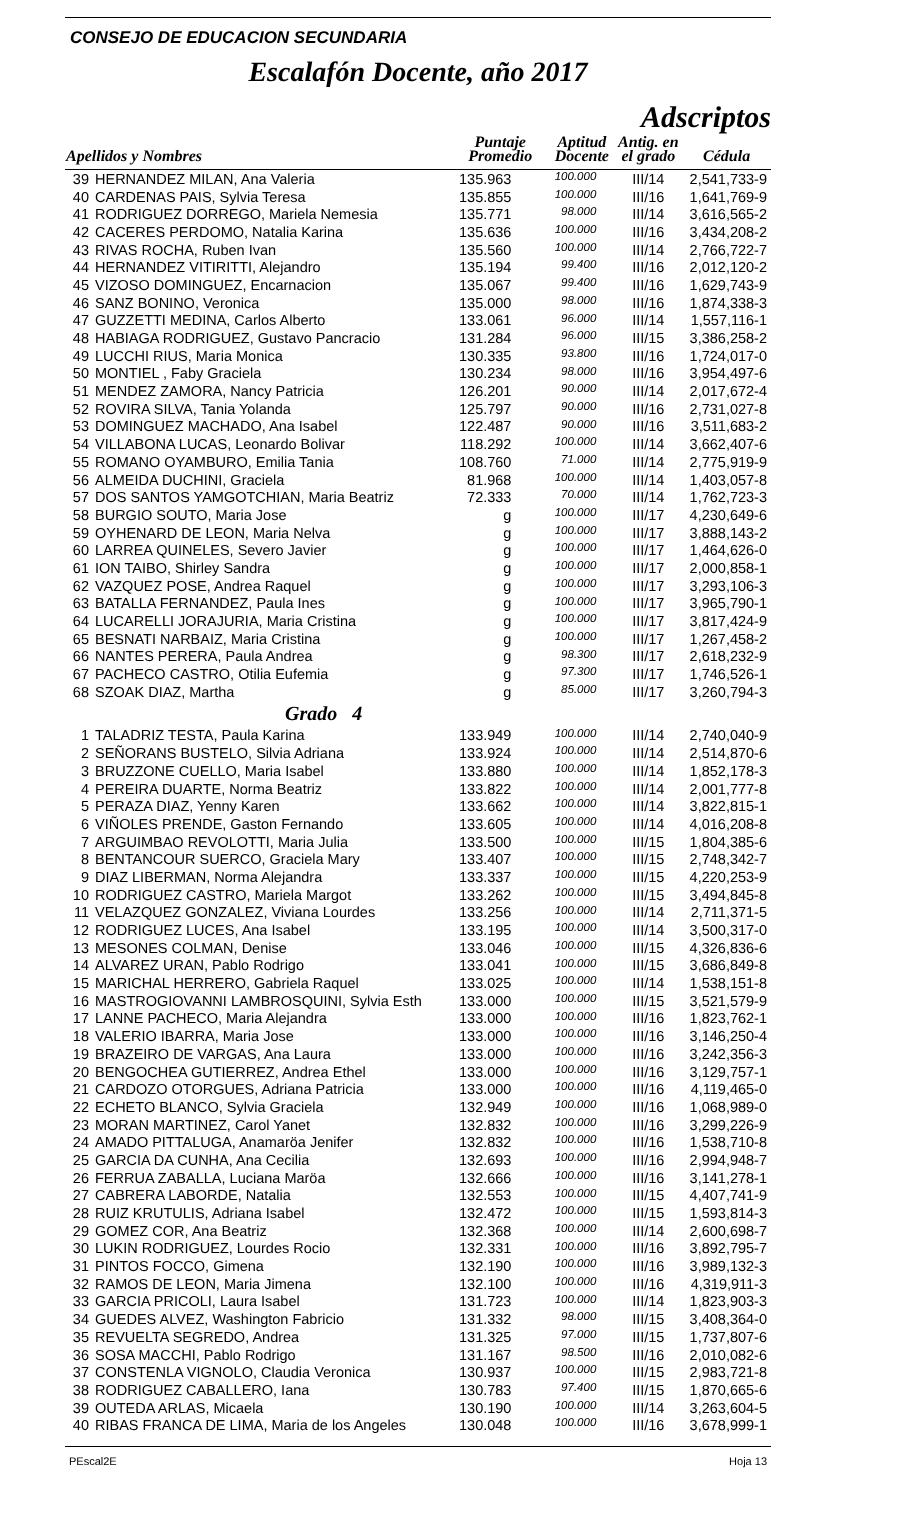CONSEJO DE EDUCACION SECUNDARIA
Escalafón Docente, año 2017
Adscriptos
| Apellidos y Nombres | | Puntaje Promedio | Aptitud Docente | Antig. en el grado | Cédula |
| --- | --- | --- | --- | --- | --- |
| 39 | HERNANDEZ MILAN, Ana Valeria | 135.963 | 100.000 | III/14 | 2,541,733-9 |
| 40 | CARDENAS PAIS, Sylvia Teresa | 135.855 | 100.000 | III/16 | 1,641,769-9 |
| 41 | RODRIGUEZ DORREGO, Mariela Nemesia | 135.771 | 98.000 | III/14 | 3,616,565-2 |
| 42 | CACERES PERDOMO, Natalia Karina | 135.636 | 100.000 | III/16 | 3,434,208-2 |
| 43 | RIVAS ROCHA, Ruben Ivan | 135.560 | 100.000 | III/14 | 2,766,722-7 |
| 44 | HERNANDEZ VITIRITTI, Alejandro | 135.194 | 99.400 | III/16 | 2,012,120-2 |
| 45 | VIZOSO DOMINGUEZ, Encarnacion | 135.067 | 99.400 | III/16 | 1,629,743-9 |
| 46 | SANZ BONINO, Veronica | 135.000 | 98.000 | III/16 | 1,874,338-3 |
| 47 | GUZZETTI MEDINA, Carlos Alberto | 133.061 | 96.000 | III/14 | 1,557,116-1 |
| 48 | HABIAGA RODRIGUEZ, Gustavo Pancracio | 131.284 | 96.000 | III/15 | 3,386,258-2 |
| 49 | LUCCHI RIUS, Maria Monica | 130.335 | 93.800 | III/16 | 1,724,017-0 |
| 50 | MONTIEL , Faby Graciela | 130.234 | 98.000 | III/16 | 3,954,497-6 |
| 51 | MENDEZ ZAMORA, Nancy Patricia | 126.201 | 90.000 | III/14 | 2,017,672-4 |
| 52 | ROVIRA SILVA, Tania Yolanda | 125.797 | 90.000 | III/16 | 2,731,027-8 |
| 53 | DOMINGUEZ MACHADO, Ana Isabel | 122.487 | 90.000 | III/16 | 3,511,683-2 |
| 54 | VILLABONA LUCAS, Leonardo Bolivar | 118.292 | 100.000 | III/14 | 3,662,407-6 |
| 55 | ROMANO OYAMBURO, Emilia Tania | 108.760 | 71.000 | III/14 | 2,775,919-9 |
| 56 | ALMEIDA DUCHINI, Graciela | 81.968 | 100.000 | III/14 | 1,403,057-8 |
| 57 | DOS SANTOS YAMGOTCHIAN, Maria Beatriz | 72.333 | 70.000 | III/14 | 1,762,723-3 |
| 58 | BURGIO SOUTO, Maria Jose | g | 100.000 | III/17 | 4,230,649-6 |
| 59 | OYHENARD DE LEON, Maria Nelva | g | 100.000 | III/17 | 3,888,143-2 |
| 60 | LARREA QUINELES, Severo Javier | g | 100.000 | III/17 | 1,464,626-0 |
| 61 | ION TAIBO, Shirley Sandra | g | 100.000 | III/17 | 2,000,858-1 |
| 62 | VAZQUEZ POSE, Andrea Raquel | g | 100.000 | III/17 | 3,293,106-3 |
| 63 | BATALLA FERNANDEZ, Paula Ines | g | 100.000 | III/17 | 3,965,790-1 |
| 64 | LUCARELLI JORAJURIA, Maria Cristina | g | 100.000 | III/17 | 3,817,424-9 |
| 65 | BESNATI NARBAIZ, Maria Cristina | g | 100.000 | III/17 | 1,267,458-2 |
| 66 | NANTES PERERA, Paula Andrea | g | 98.300 | III/17 | 2,618,232-9 |
| 67 | PACHECO CASTRO, Otilia Eufemia | g | 97.300 | III/17 | 1,746,526-1 |
| 68 | SZOAK DIAZ, Martha | g | 85.000 | III/17 | 3,260,794-3 |
| Grado 4 | | | | | |
| 1 | TALADRIZ TESTA, Paula Karina | 133.949 | 100.000 | III/14 | 2,740,040-9 |
| 2 | SEÑORANS BUSTELO, Silvia Adriana | 133.924 | 100.000 | III/14 | 2,514,870-6 |
| 3 | BRUZZONE CUELLO, Maria Isabel | 133.880 | 100.000 | III/14 | 1,852,178-3 |
| 4 | PEREIRA DUARTE, Norma Beatriz | 133.822 | 100.000 | III/14 | 2,001,777-8 |
| 5 | PERAZA DIAZ, Yenny Karen | 133.662 | 100.000 | III/14 | 3,822,815-1 |
| 6 | VIÑOLES PRENDE, Gaston Fernando | 133.605 | 100.000 | III/14 | 4,016,208-8 |
| 7 | ARGUIMBAO REVOLOTTI, Maria Julia | 133.500 | 100.000 | III/15 | 1,804,385-6 |
| 8 | BENTANCOUR SUERCO, Graciela Mary | 133.407 | 100.000 | III/15 | 2,748,342-7 |
| 9 | DIAZ LIBERMAN, Norma Alejandra | 133.337 | 100.000 | III/15 | 4,220,253-9 |
| 10 | RODRIGUEZ CASTRO, Mariela Margot | 133.262 | 100.000 | III/15 | 3,494,845-8 |
| 11 | VELAZQUEZ GONZALEZ, Viviana Lourdes | 133.256 | 100.000 | III/14 | 2,711,371-5 |
| 12 | RODRIGUEZ LUCES, Ana Isabel | 133.195 | 100.000 | III/14 | 3,500,317-0 |
| 13 | MESONES COLMAN, Denise | 133.046 | 100.000 | III/15 | 4,326,836-6 |
| 14 | ALVAREZ URAN, Pablo Rodrigo | 133.041 | 100.000 | III/15 | 3,686,849-8 |
| 15 | MARICHAL HERRERO, Gabriela Raquel | 133.025 | 100.000 | III/14 | 1,538,151-8 |
| 16 | MASTROGIOVANNI LAMBROSQUINI, Sylvia Esth | 133.000 | 100.000 | III/15 | 3,521,579-9 |
| 17 | LANNE PACHECO, Maria Alejandra | 133.000 | 100.000 | III/16 | 1,823,762-1 |
| 18 | VALERIO IBARRA, Maria Jose | 133.000 | 100.000 | III/16 | 3,146,250-4 |
| 19 | BRAZEIRO DE VARGAS, Ana Laura | 133.000 | 100.000 | III/16 | 3,242,356-3 |
| 20 | BENGOCHEA GUTIERREZ, Andrea Ethel | 133.000 | 100.000 | III/16 | 3,129,757-1 |
| 21 | CARDOZO OTORGUES, Adriana Patricia | 133.000 | 100.000 | III/16 | 4,119,465-0 |
| 22 | ECHETO BLANCO, Sylvia Graciela | 132.949 | 100.000 | III/16 | 1,068,989-0 |
| 23 | MORAN MARTINEZ, Carol Yanet | 132.832 | 100.000 | III/16 | 3,299,226-9 |
| 24 | AMADO PITTALUGA, Anamaröa Jenifer | 132.832 | 100.000 | III/16 | 1,538,710-8 |
| 25 | GARCIA DA CUNHA, Ana Cecilia | 132.693 | 100.000 | III/16 | 2,994,948-7 |
| 26 | FERRUA ZABALLA, Luciana Maröa | 132.666 | 100.000 | III/16 | 3,141,278-1 |
| 27 | CABRERA LABORDE, Natalia | 132.553 | 100.000 | III/15 | 4,407,741-9 |
| 28 | RUIZ KRUTULIS, Adriana Isabel | 132.472 | 100.000 | III/15 | 1,593,814-3 |
| 29 | GOMEZ COR, Ana Beatriz | 132.368 | 100.000 | III/14 | 2,600,698-7 |
| 30 | LUKIN RODRIGUEZ, Lourdes Rocio | 132.331 | 100.000 | III/16 | 3,892,795-7 |
| 31 | PINTOS FOCCO, Gimena | 132.190 | 100.000 | III/16 | 3,989,132-3 |
| 32 | RAMOS DE LEON, Maria Jimena | 132.100 | 100.000 | III/16 | 4,319,911-3 |
| 33 | GARCIA PRICOLI, Laura Isabel | 131.723 | 100.000 | III/14 | 1,823,903-3 |
| 34 | GUEDES ALVEZ, Washington Fabricio | 131.332 | 98.000 | III/15 | 3,408,364-0 |
| 35 | REVUELTA SEGREDO, Andrea | 131.325 | 97.000 | III/15 | 1,737,807-6 |
| 36 | SOSA MACCHI, Pablo Rodrigo | 131.167 | 98.500 | III/16 | 2,010,082-6 |
| 37 | CONSTENLA VIGNOLO, Claudia Veronica | 130.937 | 100.000 | III/15 | 2,983,721-8 |
| 38 | RODRIGUEZ CABALLERO, Iana | 130.783 | 97.400 | III/15 | 1,870,665-6 |
| 39 | OUTEDA ARLAS, Micaela | 130.190 | 100.000 | III/14 | 3,263,604-5 |
| 40 | RIBAS FRANCA DE LIMA, Maria de los Angeles | 130.048 | 100.000 | III/16 | 3,678,999-1 |
PEscal2E Hoja 13